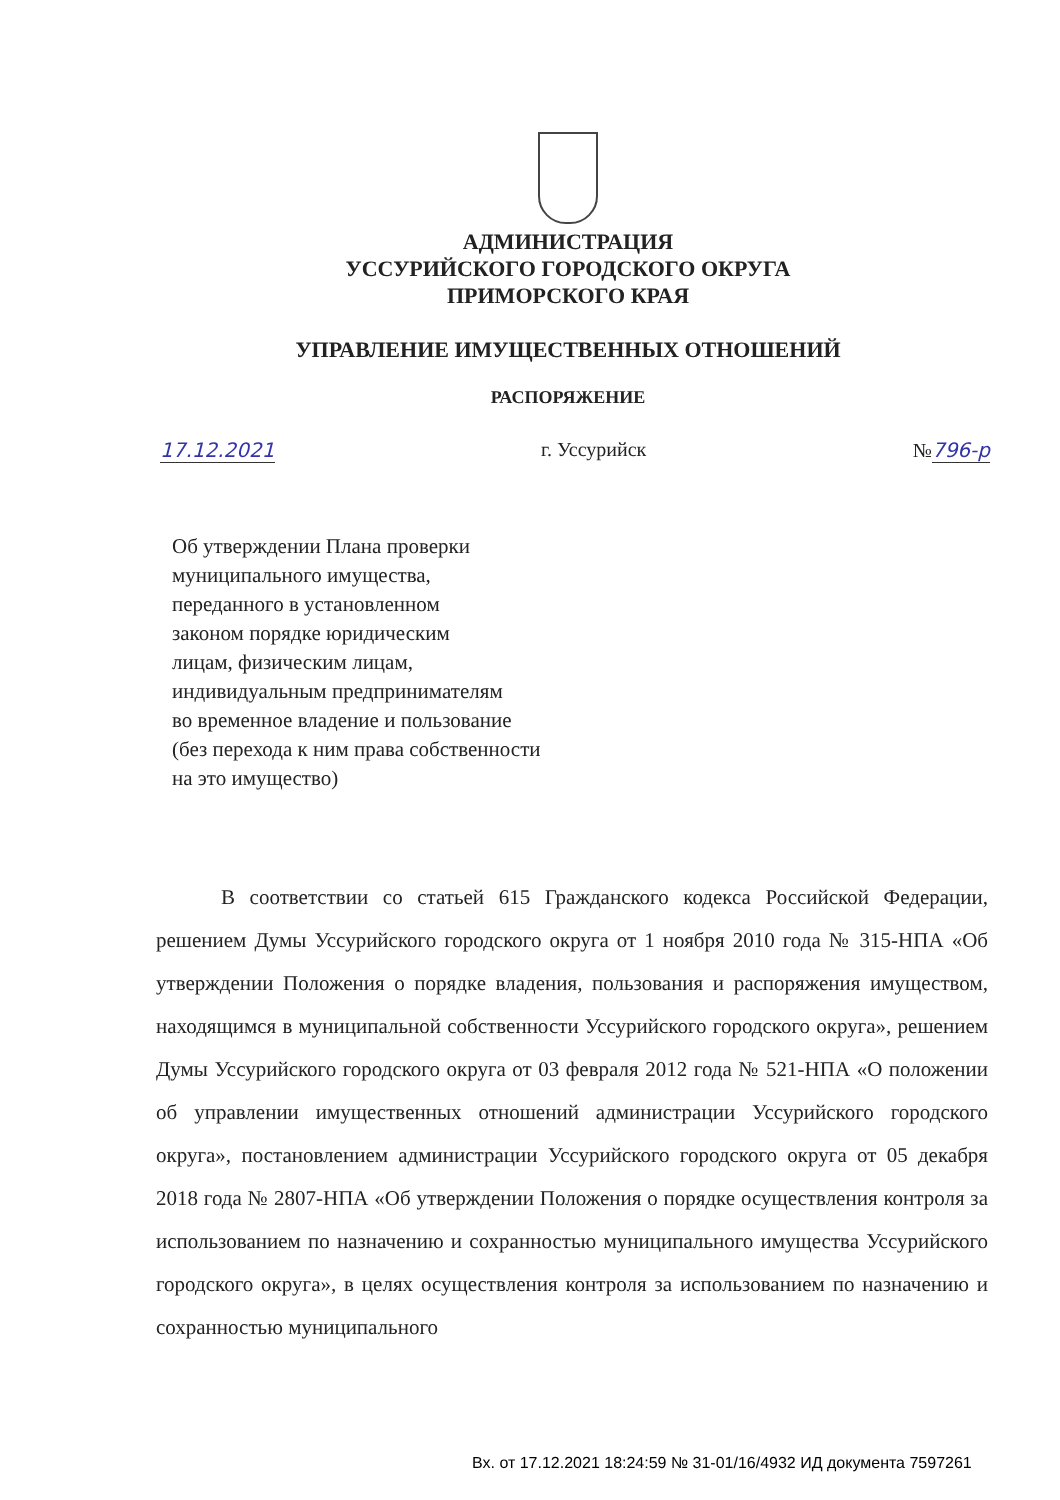АДМИНИСТРАЦИЯ
УССУРИЙСКОГО ГОРОДСКОГО ОКРУГА
ПРИМОРСКОГО КРАЯ
УПРАВЛЕНИЕ ИМУЩЕСТВЕННЫХ ОТНОШЕНИЙ
РАСПОРЯЖЕНИЕ
17.12.2021 г. Уссурийск №796-р
Об утверждении Плана проверки
муниципального имущества,
переданного в установленном
законом порядке юридическим
лицам, физическим лицам,
индивидуальным предпринимателям
во временное владение и пользование
(без перехода к ним права собственности
на это имущество)
В соответствии со статьей 615 Гражданского кодекса Российской Федерации, решением Думы Уссурийского городского округа от 1 ноября 2010 года № 315-НПА «Об утверждении Положения о порядке владения, пользования и распоряжения имуществом, находящимся в муниципальной собственности Уссурийского городского округа», решением Думы Уссурийского городского округа от 03 февраля 2012 года № 521-НПА «О положении об управлении имущественных отношений администрации Уссурийского городского округа», постановлением администрации Уссурийского городского округа от 05 декабря 2018 года № 2807-НПА «Об утверждении Положения о порядке осуществления контроля за использованием по назначению и сохранностью муниципального имущества Уссурийского городского округа», в целях осуществления контроля за использованием по назначению и сохранностью муниципального
Вх. от 17.12.2021 18:24:59 № 31-01/16/4932 ИД документа 7597261